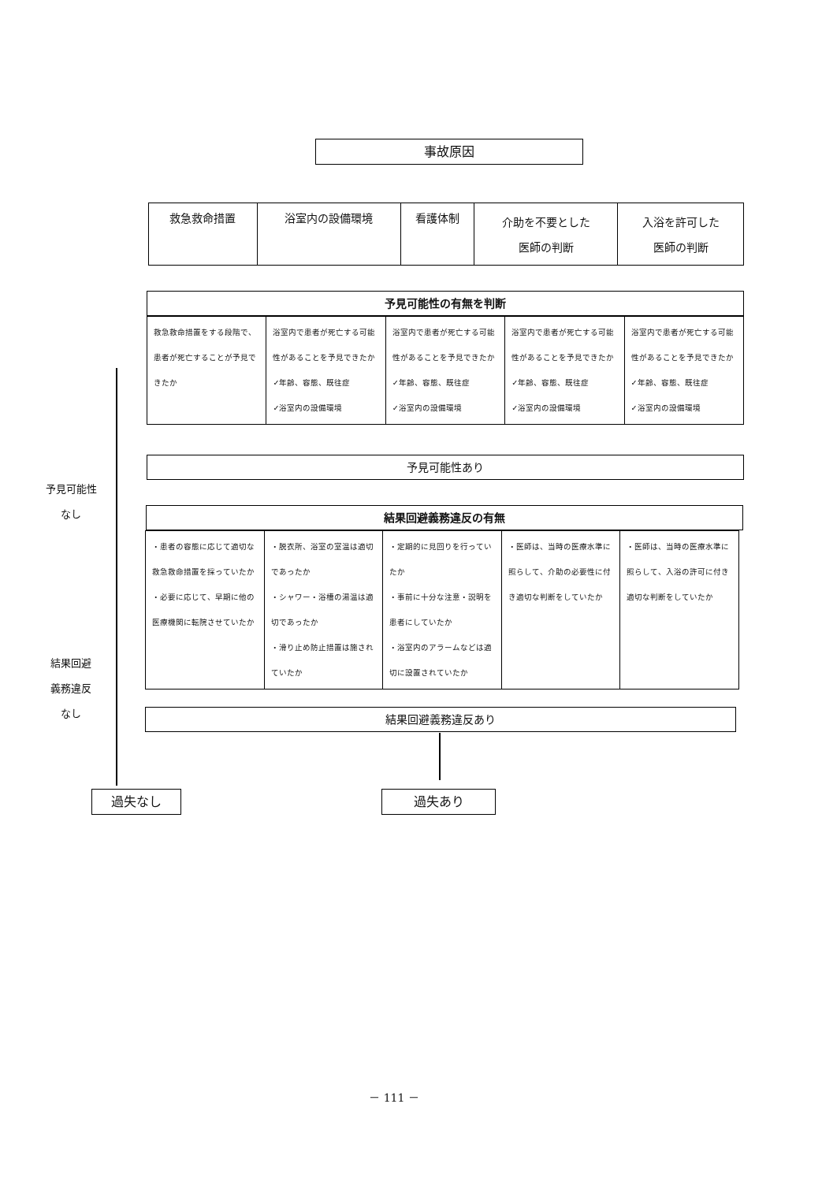事故原因
| 救急救命措置 | 浴室内の設備環境 | 看護体制 | 介助を不要とした 医師の判断 | 入浴を許可した 医師の判断 |
予見可能性の有無を判断
| 救急救命措置をする段階で、患者が死亡することが予見できたか | 浴室内で患者が死亡する可能性があることを予見できたか ✓年齢、容態、既往症 ✓浴室内の設備環境 | 浴室内で患者が死亡する可能性があることを予見できたか ✓年齢、容態、既往症 ✓浴室内の設備環境 | 浴室内で患者が死亡する可能性があることを予見できたか ✓年齢、容態、既往症 ✓浴室内の設備環境 | 浴室内で患者が死亡する可能性があることを予見できたか ✓年齢、容態、既往症 ✓浴室内の設備環境 |
予見可能性あり
予見可能性
なし
結果回避義務違反の有無
| ・患者の容態に応じて適切な救急救命措置を採っていたか ・必要に応じて、早期に他の医療機関に転院させていたか | ・脱衣所、浴室の室温は適切であったか ・シャワー・浴槽の湯温は適切であったか ・滑り止め防止措置は施されていたか | ・定期的に見回りを行っていたか ・事前に十分な注意・説明を患者にしていたか ・浴室内のアラームなどは適切に設置されていたか | ・医師は、当時の医療水準に照らして、介助の必要性に付き適切な判断をしていたか | ・医師は、当時の医療水準に照らして、入浴の許可に付き適切な判断をしていたか |
結果回避
義務違反
なし
結果回避義務違反あり
過失なし 過失あり
－ 111 －